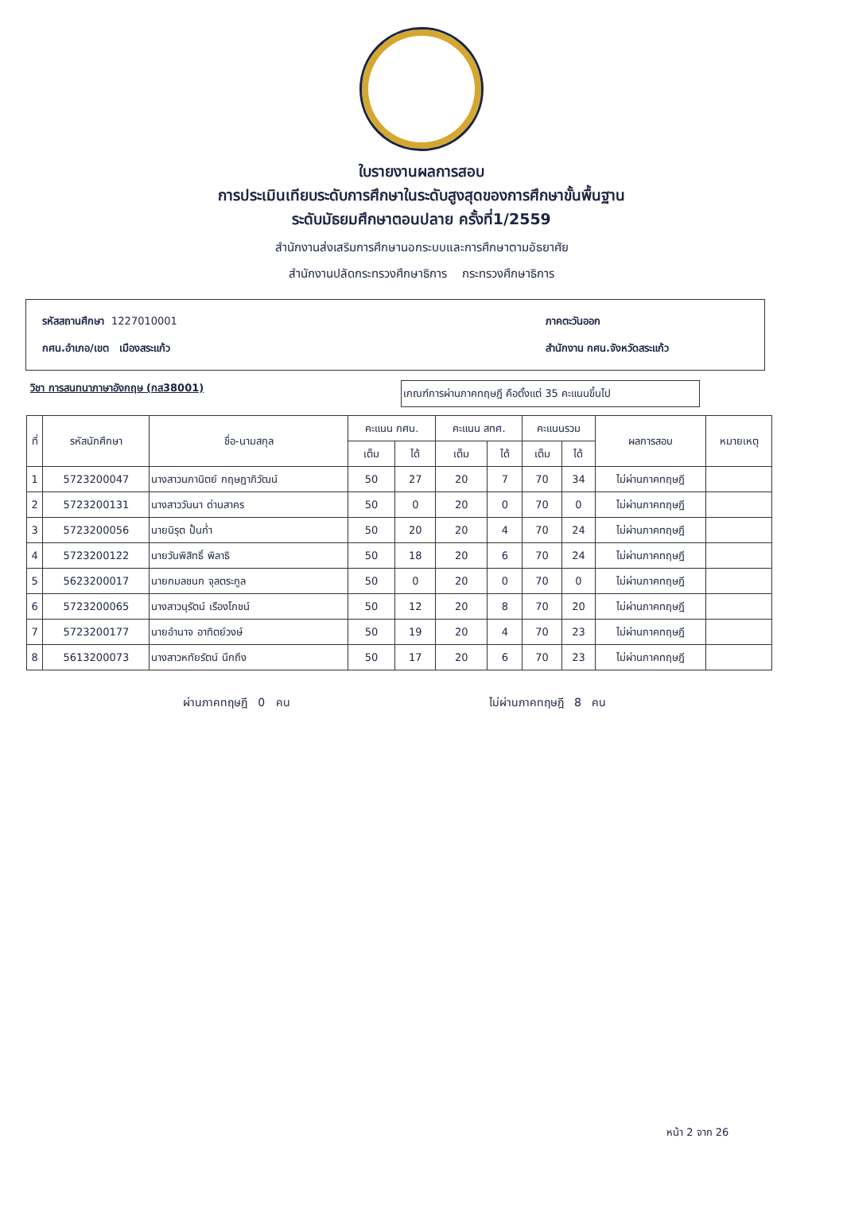ใบรายงานผลการสอบ
การประเมินเทียบระดับการศึกษาในระดับสูงสุดของการศึกษาขั้นพื้นฐาน
ระดับมัธยมศึกษาตอนปลาย ครั้งที่1/2559
สำนักงานส่งเสริมการศึกษานอกระบบและการศึกษาตามอัธยาศัย
สำนักงานปลัดกระทรวงศึกษาธิการ กระทรวงศึกษาธิการ
รหัสสถานศึกษา 1227010001
กศน.อำเภอ/เขต เมืองสระแก้ว
ภาคตะวันออก
สำนักงาน กศน.จังหวัดสระแก้ว
วิชา การสนทนาภาษาอังกฤษ (กส38001)
เกณฑ์การผ่านภาคทฤษฎี คือตั้งแต่ 35 คะแนนขึ้นไป
| ที่ | รหัสนักศึกษา | ชื่อ-นามสกุล | คะแนน กศน. | | คะแนน สทศ. | | คะแนนรวม | | ผลการสอบ | หมายเหตุ |
| --- | --- | --- | --- | --- | --- | --- | --- | --- | --- | --- |
| | | | เต็ม | ได้ | เต็ม | ได้ | เต็ม | ได้ | | |
| 1 | 5723200047 | นางสาวนภานิตย์ กฤษฎาภิวัฒน์ | 50 | 27 | 20 | 7 | 70 | 34 | ไม่ผ่านภาคทฤษฎี | |
| 2 | 5723200131 | นางสาววันนา ด่านสาคร | 50 | 0 | 20 | 0 | 70 | 0 | ไม่ผ่านภาคทฤษฎี | |
| 3 | 5723200056 | นายนิรุต ปั้นก่ำ | 50 | 20 | 20 | 4 | 70 | 24 | ไม่ผ่านภาคทฤษฎี | |
| 4 | 5723200122 | นายวันพิสิทธิ์ พิลาธิ | 50 | 18 | 20 | 6 | 70 | 24 | ไม่ผ่านภาคทฤษฎี | |
| 5 | 5623200017 | นายกมลชนก จุลตระกูล | 50 | 0 | 20 | 0 | 70 | 0 | ไม่ผ่านภาคทฤษฎี | |
| 6 | 5723200065 | นางสาวนุรัตน์ เรืองโภชน์ | 50 | 12 | 20 | 8 | 70 | 20 | ไม่ผ่านภาคทฤษฎี | |
| 7 | 5723200177 | นายอำนาจ อาทิตย์วงษ์ | 50 | 19 | 20 | 4 | 70 | 23 | ไม่ผ่านภาคทฤษฎี | |
| 8 | 5613200073 | นางสาวหทัยรัตน์ นึกถึง | 50 | 17 | 20 | 6 | 70 | 23 | ไม่ผ่านภาคทฤษฎี | |
ผ่านภาคทฤษฎี 0 คน ไม่ผ่านภาคทฤษฎี 8 คน
หน้า 2 จาก 26